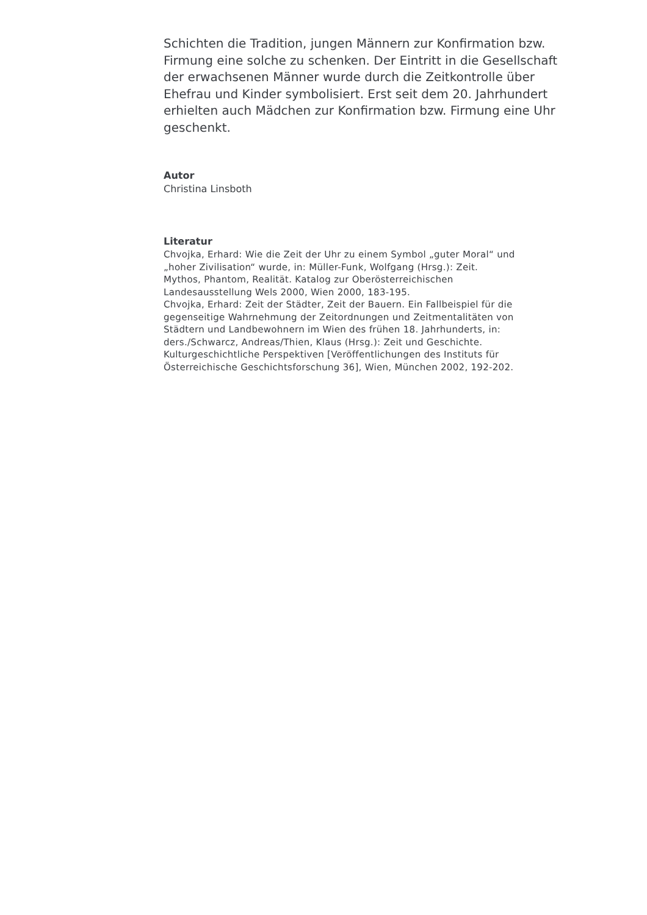Schichten die Tradition, jungen Männern zur Konfirmation bzw. Firmung eine solche zu schenken. Der Eintritt in die Gesellschaft der erwachsenen Männer wurde durch die Zeitkontrolle über Ehefrau und Kinder symbolisiert. Erst seit dem 20. Jahrhundert erhielten auch Mädchen zur Konfirmation bzw. Firmung eine Uhr geschenkt.
Autor
Christina Linsboth
Literatur
Chvojka, Erhard: Wie die Zeit der Uhr zu einem Symbol „guter Moral“ und „hoher Zivilisation“ wurde, in: Müller-Funk, Wolfgang (Hrsg.): Zeit. Mythos, Phantom, Realität. Katalog zur Oberösterreichischen Landesausstellung Wels 2000, Wien 2000, 183-195.
Chvojka, Erhard: Zeit der Städter, Zeit der Bauern. Ein Fallbeispiel für die gegenseitige Wahrnehmung der Zeitordnungen und Zeitmentalitäten von Städtern und Landbewohnern im Wien des frühen 18. Jahrhunderts, in: ders./Schwarcz, Andreas/Thien, Klaus (Hrsg.): Zeit und Geschichte. Kulturgeschichtliche Perspektiven [Veröffentlichungen des Instituts für Österreichische Geschichtsforschung 36], Wien, München 2002, 192-202.